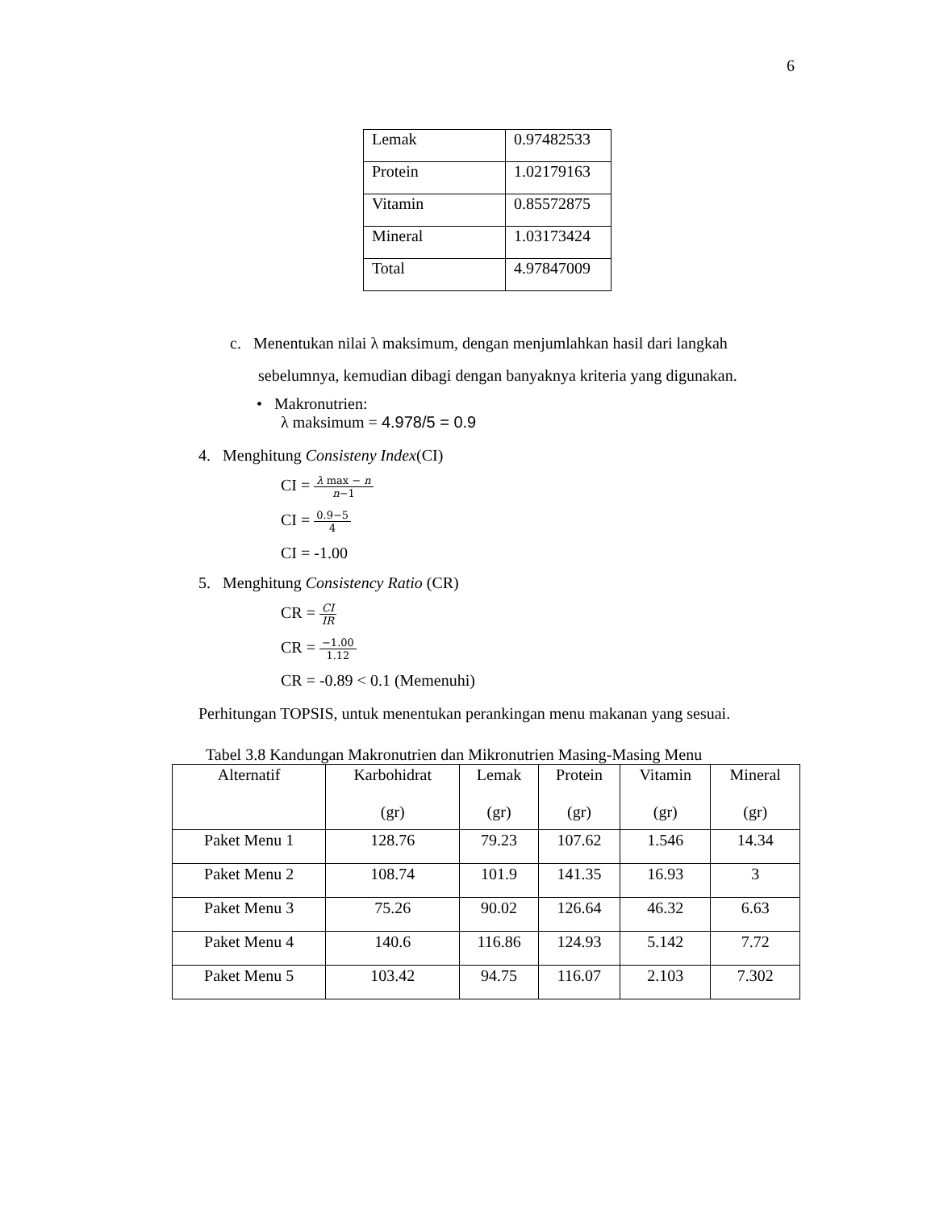6
| Lemak | 0.97482533 |
| Protein | 1.02179163 |
| Vitamin | 0.85572875 |
| Mineral | 1.03173424 |
| Total | 4.97847009 |
c. Menentukan nilai λ maksimum, dengan menjumlahkan hasil dari langkah
sebelumnya, kemudian dibagi dengan banyaknya kriteria yang digunakan.
• Makronutrien:
λ maksimum = 4.978/5 = 0.9
4. Menghitung Consisteny Index(CI)
CI = λ max − n n−1
CI = 0.9−5 4
CI = -1.00
5. Menghitung Consistency Ratio (CR)
CR = CI IR
CR = −1.00 1.12
CR = -0.89 < 0.1 (Memenuhi)
Perhitungan TOPSIS, untuk menentukan perankingan menu makanan yang sesuai.
Tabel 3.8 Kandungan Makronutrien dan Mikronutrien Masing-Masing Menu
| Alternatif | Karbohidrat (gr) | Lemak (gr) | Protein (gr) | Vitamin (gr) | Mineral (gr) |
| --- | --- | --- | --- | --- | --- |
| Paket Menu 1 | 128.76 | 79.23 | 107.62 | 1.546 | 14.34 |
| Paket Menu 2 | 108.74 | 101.9 | 141.35 | 16.93 | 3 |
| Paket Menu 3 | 75.26 | 90.02 | 126.64 | 46.32 | 6.63 |
| Paket Menu 4 | 140.6 | 116.86 | 124.93 | 5.142 | 7.72 |
| Paket Menu 5 | 103.42 | 94.75 | 116.07 | 2.103 | 7.302 |